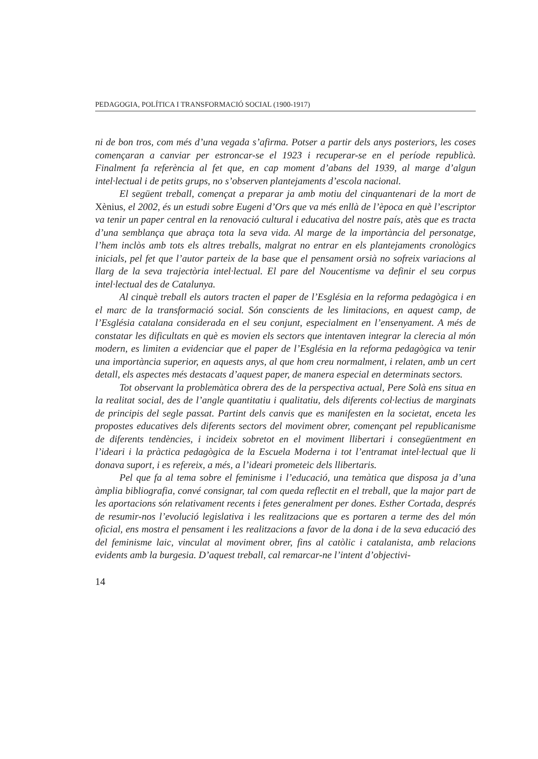PEDAGOGIA, POLÍTICA I TRANSFORMACIÓ SOCIAL (1900-1917)
ni de bon tros, com més d’una vegada s’afirma. Potser a partir dels anys posteriors, les coses començaran a canviar per estroncar-se el 1923 i recuperar-se en el període republicà. Finalment fa referència al fet que, en cap moment d’abans del 1939, al marge d’algun intel·lectual i de petits grups, no s’observen plantejaments d’escola nacional.
El següent treball, començat a preparar ja amb motiu del cinquantenari de la mort de Xènius, el 2002, és un estudi sobre Eugeni d’Ors que va més enllà de l’època en què l’escriptor va tenir un paper central en la renovació cultural i educativa del nostre país, atès que es tracta d’una semblança que abraça tota la seva vida. Al marge de la importància del personatge, l’hem inclòs amb tots els altres treballs, malgrat no entrar en els plantejaments cronològics inicials, pel fet que l’autor parteix de la base que el pensament orsià no sofreix variacions al llarg de la seva trajectòria intel·lectual. El pare del Noucentisme va definir el seu corpus intel·lectual des de Catalunya.
Al cinquè treball els autors tracten el paper de l’Església en la reforma pedagògica i en el marc de la transformació social. Són conscients de les limitacions, en aquest camp, de l’Església catalana considerada en el seu conjunt, especialment en l’ensenyament. A més de constatar les dificultats en què es movien els sectors que intentaven integrar la clerecia al món modern, es limiten a evidenciar que el paper de l’Església en la reforma pedagògica va tenir una importància superior, en aquests anys, al que hom creu normalment, i relaten, amb un cert detall, els aspectes més destacats d’aquest paper, de manera especial en determinats sectors.
Tot observant la problemàtica obrera des de la perspectiva actual, Pere Solà ens situa en la realitat social, des de l’angle quantitatiu i qualitatiu, dels diferents col·lectius de marginats de principis del segle passat. Partint dels canvis que es manifesten en la societat, enceta les propostes educatives dels diferents sectors del moviment obrer, començant pel republicanisme de diferents tendències, i incideix sobretot en el moviment llibertari i consegüentment en l’ideari i la pràctica pedagògica de la Escuela Moderna i tot l’entramat intel·lectual que li donava suport, i es refereix, a més, a l’ideari prometeic dels llibertaris.
Pel que fa al tema sobre el feminisme i l’educació, una temàtica que disposa ja d’una àmplia bibliografia, convé consignar, tal com queda reflectit en el treball, que la major part de les aportacions són relativament recents i fetes generalment per dones. Esther Cortada, després de resumir-nos l’evolució legislativa i les realitzacions que es portaren a terme des del món oficial, ens mostra el pensament i les realitzacions a favor de la dona i de la seva educació des del feminisme laic, vinculat al moviment obrer, fins al catòlic i catalanista, amb relacions evidents amb la burgesia. D’aquest treball, cal remarcar-ne l’intent d’objectivi-
14